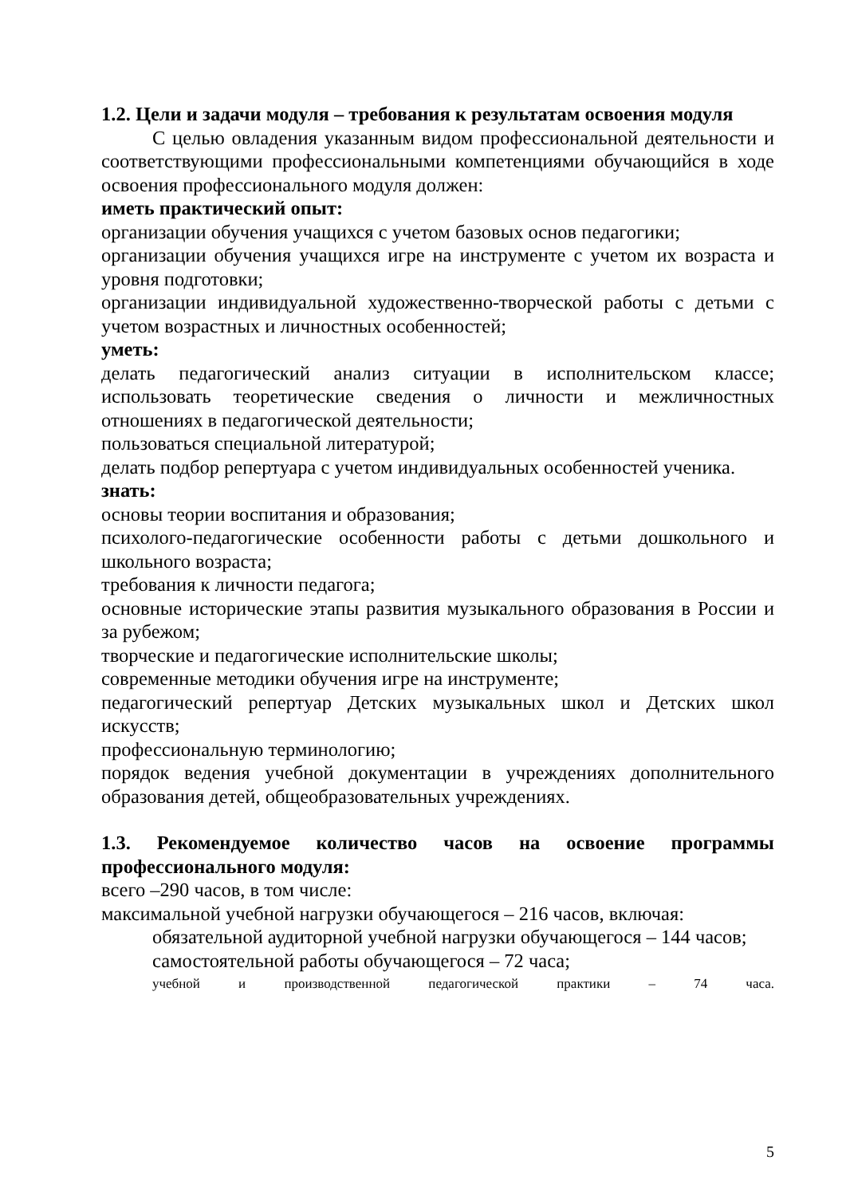1.2. Цели и задачи модуля – требования к результатам освоения модуля
С целью овладения указанным видом профессиональной деятельности и соответствующими профессиональными компетенциями обучающийся в ходе освоения профессионального модуля должен:
иметь практический опыт:
организации обучения учащихся с учетом базовых основ педагогики;
организации обучения учащихся игре на инструменте с учетом их возраста и уровня подготовки;
организации индивидуальной художественно-творческой работы с детьми с учетом возрастных и личностных особенностей;
уметь:
делать педагогический анализ ситуации в исполнительском классе;
использовать теоретические сведения о личности и межличностных отношениях в педагогической деятельности;
пользоваться специальной литературой;
делать подбор репертуара с учетом индивидуальных особенностей ученика.
знать:
основы теории воспитания и образования;
психолого-педагогические особенности работы с детьми дошкольного и школьного возраста;
требования к личности педагога;
основные исторические этапы развития музыкального образования в России и за рубежом;
творческие и педагогические исполнительские школы;
современные методики обучения игре на инструменте;
педагогический репертуар Детских музыкальных школ и Детских школ искусств;
профессиональную терминологию;
порядок ведения учебной документации в учреждениях дополнительного образования детей, общеобразовательных учреждениях.
1.3. Рекомендуемое количество часов на освоение программы профессионального модуля:
всего –290 часов, в том числе:
максимальной учебной нагрузки обучающегося – 216 часов, включая:
обязательной аудиторной учебной нагрузки обучающегося – 144 часов;
самостоятельной работы обучающегося – 72 часа;
учебной и производственной педагогической практики – 74 часа.
5